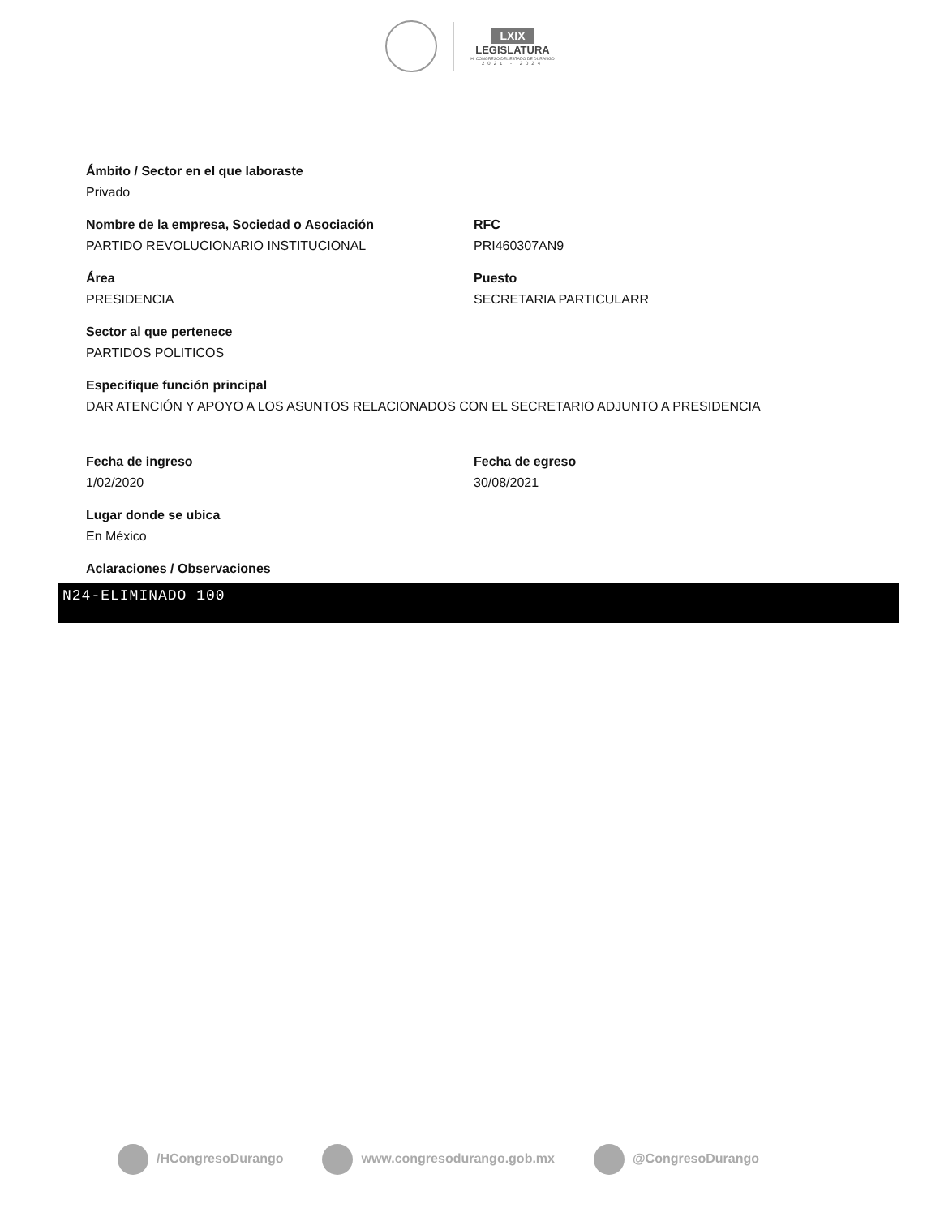LXIX
LEGISLATURA
H. CONGRESO DEL ESTADO DE DURANGO
2021 - 2024
Ámbito / Sector en el que laboraste
Privado
Nombre de la empresa, Sociedad o Asociación
PARTIDO REVOLUCIONARIO INSTITUCIONAL
RFC
PRI460307AN9
Área
PRESIDENCIA
Puesto
SECRETARIA PARTICULARR
Sector al que pertenece
PARTIDOS POLITICOS
Especifique función principal
DAR ATENCIÓN Y APOYO A LOS ASUNTOS RELACIONADOS CON EL SECRETARIO ADJUNTO A PRESIDENCIA
Fecha de ingreso
1/02/2020
Fecha de egreso
30/08/2021
Lugar donde se ubica
En México
Aclaraciones / Observaciones
N24-ELIMINADO 100
/HCongresoDurango www.congresodurango.gob.mx @CongresoDurango